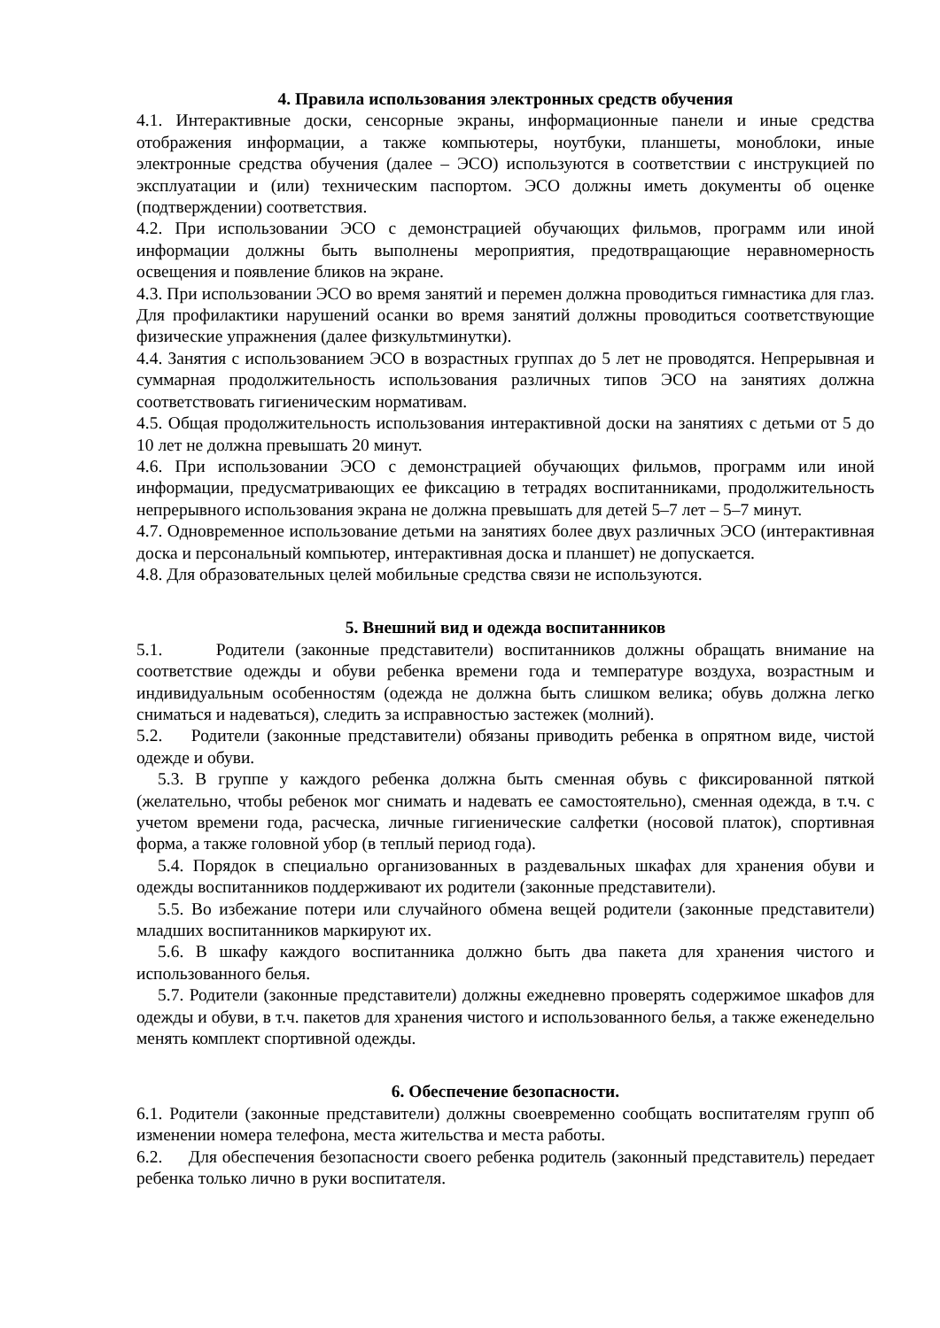4. Правила использования электронных средств обучения
4.1. Интерактивные доски, сенсорные экраны, информационные панели и иные средства отображения информации, а также компьютеры, ноутбуки, планшеты, моноблоки, иные электронные средства обучения (далее – ЭСО) используются в соответствии с инструкцией по эксплуатации и (или) техническим паспортом. ЭСО должны иметь документы об оценке (подтверждении) соответствия.
4.2. При использовании ЭСО с демонстрацией обучающих фильмов, программ или иной информации должны быть выполнены мероприятия, предотвращающие неравномерность освещения и появление бликов на экране.
4.3. При использовании ЭСО во время занятий и перемен должна проводиться гимнастика для глаз. Для профилактики нарушений осанки во время занятий должны проводиться соответствующие физические упражнения (далее физкультминутки).
4.4. Занятия с использованием ЭСО в возрастных группах до 5 лет не проводятся. Непрерывная и суммарная продолжительность использования различных типов ЭСО на занятиях должна соответствовать гигиеническим нормативам.
4.5. Общая продолжительность использования интерактивной доски на занятиях с детьми от 5 до 10 лет не должна превышать 20 минут.
4.6. При использовании ЭСО с демонстрацией обучающих фильмов, программ или иной информации, предусматривающих ее фиксацию в тетрадях воспитанниками, продолжительность непрерывного использования экрана не должна превышать для детей 5–7 лет – 5–7 минут.
4.7. Одновременное использование детьми на занятиях более двух различных ЭСО (интерактивная доска и персональный компьютер, интерактивная доска и планшет) не допускается.
4.8. Для образовательных целей мобильные средства связи не используются.
5. Внешний вид и одежда воспитанников
5.1. Родители (законные представители) воспитанников должны обращать внимание на соответствие одежды и обуви ребенка времени года и температуре воздуха, возрастным и индивидуальным особенностям (одежда не должна быть слишком велика; обувь должна легко сниматься и надеваться), следить за исправностью застежек (молний).
5.2. Родители (законные представители) обязаны приводить ребенка в опрятном виде, чистой одежде и обуви.
5.3. В группе у каждого ребенка должна быть сменная обувь с фиксированной пяткой (желательно, чтобы ребенок мог снимать и надевать ее самостоятельно), сменная одежда, в т.ч. с учетом времени года, расческа, личные гигиенические салфетки (носовой платок), спортивная форма, а также головной убор (в теплый период года).
5.4. Порядок в специально организованных в раздевальных шкафах для хранения обуви и одежды воспитанников поддерживают их родители (законные представители).
5.5. Во избежание потери или случайного обмена вещей родители (законные представители) младших воспитанников маркируют их.
5.6. В шкафу каждого воспитанника должно быть два пакета для хранения чистого и использованного белья.
5.7. Родители (законные представители) должны ежедневно проверять содержимое шкафов для одежды и обуви, в т.ч. пакетов для хранения чистого и использованного белья, а также еженедельно менять комплект спортивной одежды.
6. Обеспечение безопасности.
6.1. Родители (законные представители) должны своевременно сообщать воспитателям групп об изменении номера телефона, места жительства и места работы.
6.2. Для обеспечения безопасности своего ребенка родитель (законный представитель) передает ребенка только лично в руки воспитателя.